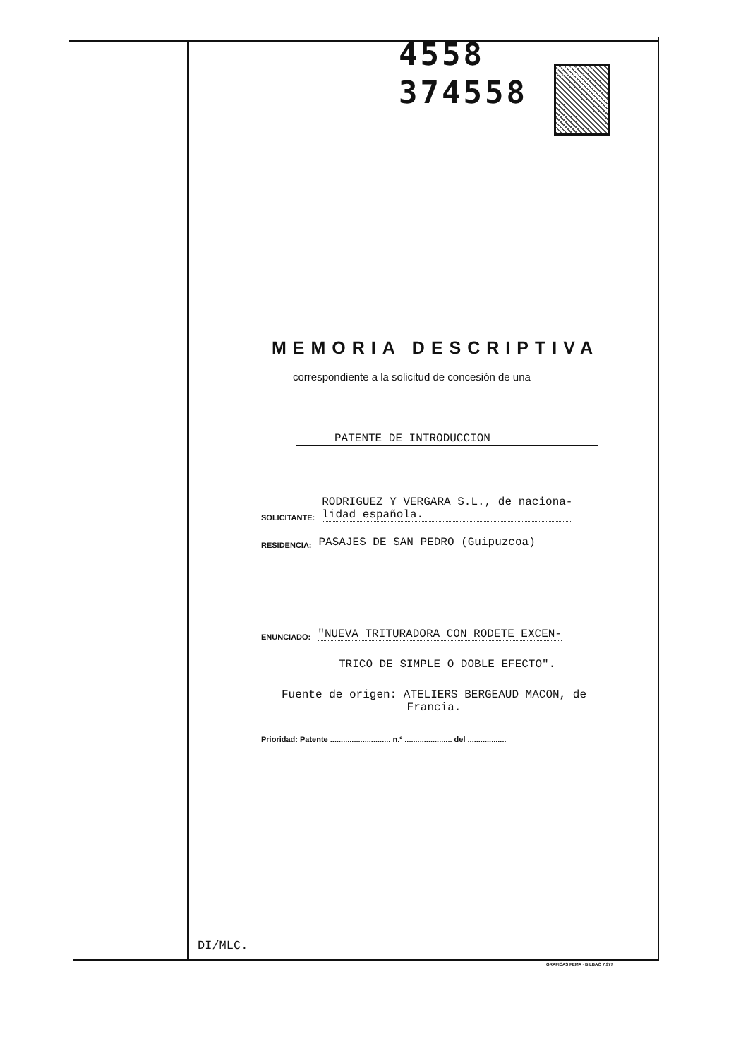4558
374558
10 CTS 1969 DIEZ CTS
MEMORIA DESCRIPTIVA
correspondiente a la solicitud de concesión de una
PATENTE DE INTRODUCCION
SOLICITANTE: RODRIGUEZ Y VERGARA S.L., de naciona-
lidad española.
RESIDENCIA: PASAJES DE SAN PEDRO (Guipuzcoa)
ENUNCIADO: "NUEVA TRITURADORA CON RODETE EXCEN-
TRICO DE SIMPLE O DOBLE EFECTO".
Fuente de origen: ATELIERS BERGEAUD MACON, de
Francia.
Prioridad: Patente ............................ n.º ...................... del ..................
DI/MLC.
GRAFICAS FEMA · BILBAO 7.977